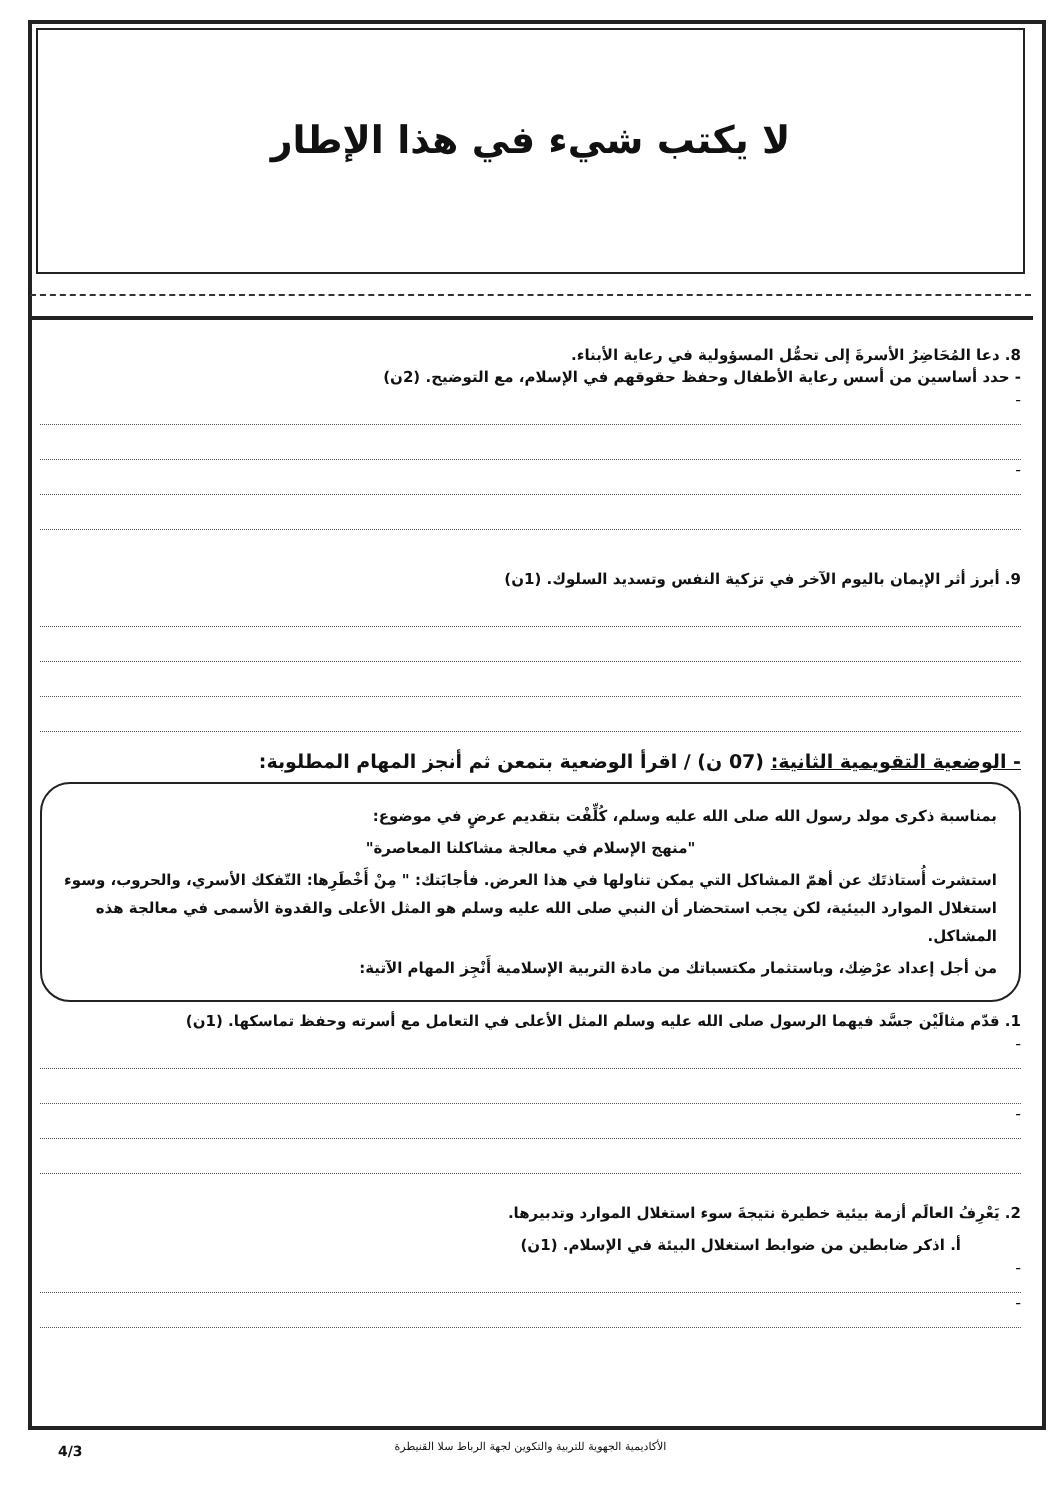لا يكتب شيء في هذا الإطار
8. دعا المُحَاضِرُ الأسرةَ إلى تحمُّل المسؤولية في رعاية الأبناء.
- حدد أساسين من أسس رعاية الأطفال وحفظ حقوقهم في الإسلام، مع التوضيح. (2ن)
-
-
9. أبرز أثر الإيمان باليوم الآخر في تزكية النفس وتسديد السلوك. (1ن)
- الوضعية التقويمية الثانية: (07 ن) / اقرأ الوضعية بتمعن ثم أنجز المهام المطلوبة:
بمناسبة ذكرى مولد رسول الله صلى الله عليه وسلم، كُلِّفْت بتقديم عرضٍ في موضوع:
"منهج الإسلام في معالجة مشاكلنا المعاصرة"
استشرت أُستاذتَك عن أهمّ المشاكل التي يمكن تناولها في هذا العرض. فأجابَتك: " مِنْ أَخْطَرِها: التّفكك الأسري، والحروب، وسوء استغلال الموارد البيئية، لكن يجب استحضار أن النبي صلى الله عليه وسلم هو المثل الأعلى والقدوة الأسمى في معالجة هذه المشاكل.
من أجل إعداد عرْضِك، وباستثمار مكتسباتك من مادة التربية الإسلامية أَنْجِز المهام الآتية:
1. قدّم مثالَيْن جسَّد فيهما الرسول صلى الله عليه وسلم المثل الأعلى في التعامل مع أسرته وحفظ تماسكها. (1ن)
-
-
2. يَعْرِفُ العالَم أزمة بيئية خطيرة نتيجةَ سوء استغلال الموارد وتدبيرها.
أ. اذكر ضابطين من ضوابط استغلال البيئة في الإسلام. (1ن)
-
-
الأكاديمية الجهوية للتربية والتكوين لجهة الرباط سلا القنيطرة 4/3